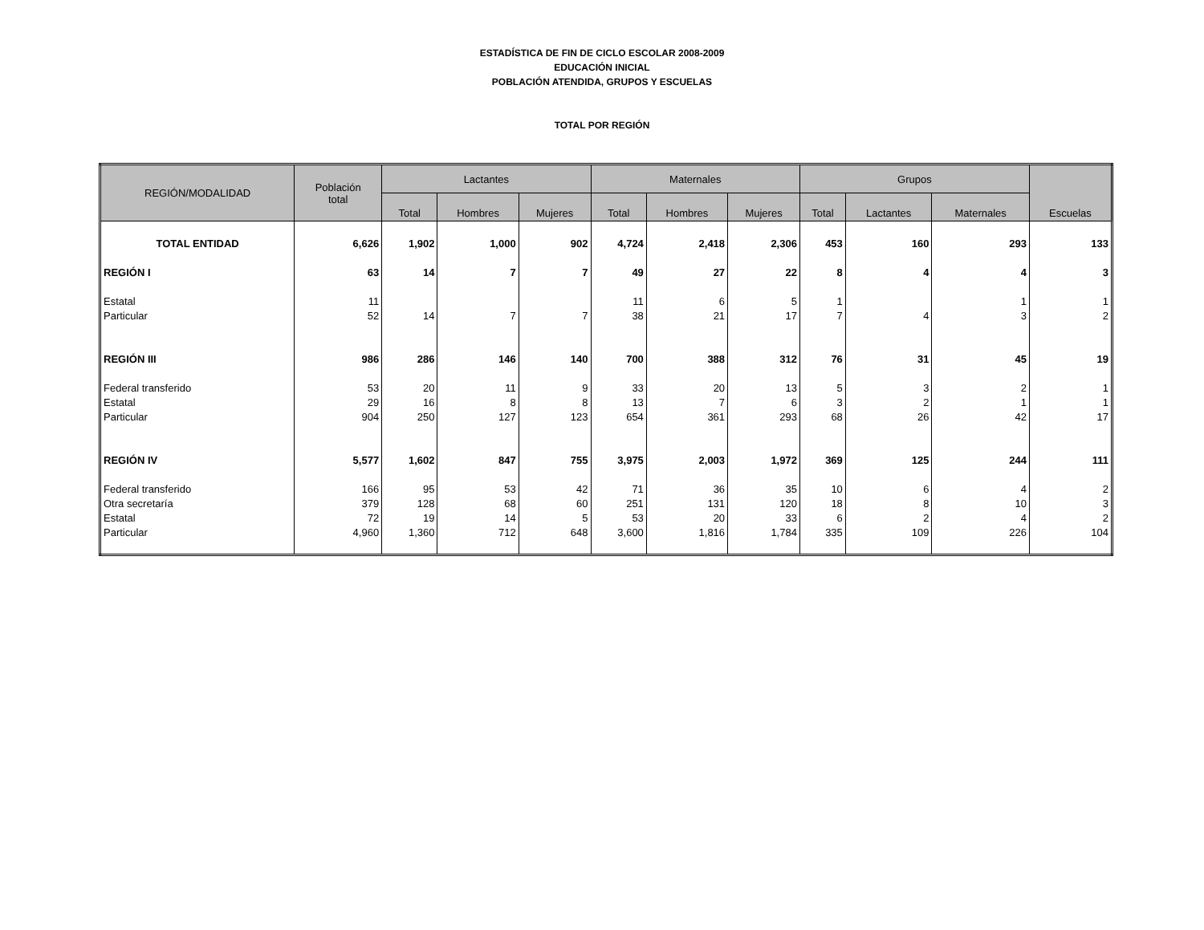ESTADÍSTICA DE FIN DE CICLO ESCOLAR 2008-2009
EDUCACIÓN INICIAL
POBLACIÓN ATENDIDA, GRUPOS Y ESCUELAS
TOTAL POR REGIÓN
| REGIÓN/MODALIDAD | Población total | Lactantes | | | Maternales | | | Grupos | | | Escuelas |
| --- | --- | --- | --- | --- | --- | --- | --- | --- | --- | --- | --- |
| | | Total | Hombres | Mujeres | Total | Hombres | Mujeres | Total | Lactantes | Maternales | |
| TOTAL ENTIDAD | 6,626 | 1,902 | 1,000 | 902 | 4,724 | 2,418 | 2,306 | 453 | 160 | 293 | 133 |
| REGIÓN I | 63 | 14 | 7 | 7 | 49 | 27 | 22 | 8 | 4 | 4 | 3 |
| Estatal | 11 | | | | 11 | 6 | 5 | 1 | | 1 | 1 |
| Particular | 52 | 14 | 7 | 7 | 38 | 21 | 17 | 7 | 4 | 3 | 2 |
| REGIÓN III | 986 | 286 | 146 | 140 | 700 | 388 | 312 | 76 | 31 | 45 | 19 |
| Federal transferido | 53 | 20 | 11 | 9 | 33 | 20 | 13 | 5 | 3 | 2 | 1 |
| Estatal | 29 | 16 | 8 | 8 | 13 | 7 | 6 | 3 | 2 | 1 | 1 |
| Particular | 904 | 250 | 127 | 123 | 654 | 361 | 293 | 68 | 26 | 42 | 17 |
| REGIÓN IV | 5,577 | 1,602 | 847 | 755 | 3,975 | 2,003 | 1,972 | 369 | 125 | 244 | 111 |
| Federal transferido | 166 | 95 | 53 | 42 | 71 | 36 | 35 | 10 | 6 | 4 | 2 |
| Otra secretaría | 379 | 128 | 68 | 60 | 251 | 131 | 120 | 18 | 8 | 10 | 3 |
| Estatal | 72 | 19 | 14 | 5 | 53 | 20 | 33 | 6 | 2 | 4 | 2 |
| Particular | 4,960 | 1,360 | 712 | 648 | 3,600 | 1,816 | 1,784 | 335 | 109 | 226 | 104 |